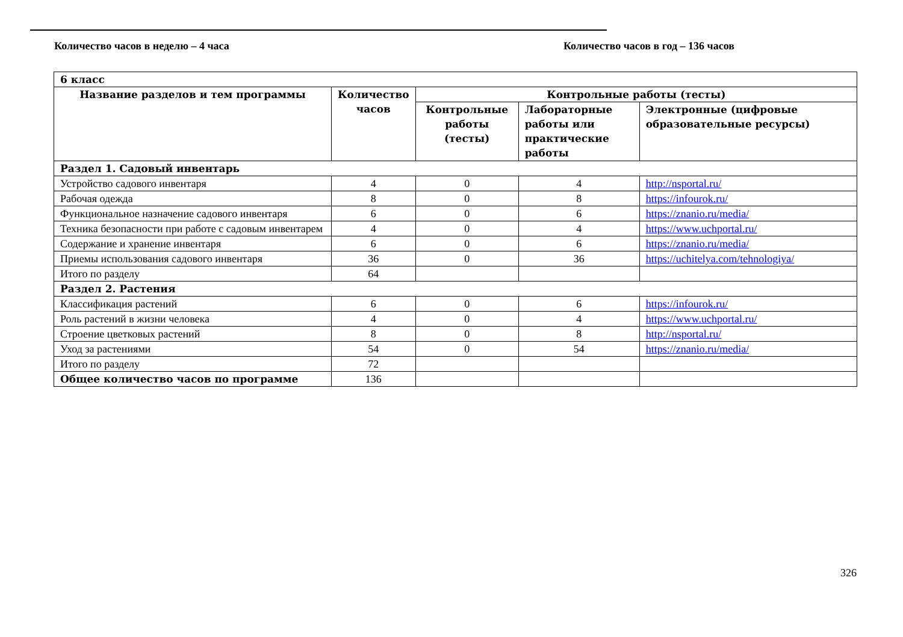Количество часов в неделю – 4 часа Количество часов в год – 136 часов
| 6 класс | | | | |
| Название разделов и тем программы | Количество часов | Контрольные работы (тесты) | | |
| | | Контрольные работы (тесты) | Лабораторные работы или практические работы | Электронные (цифровые образовательные ресурсы) |
| Раздел 1. Садовый инвентарь | | | | |
| Устройство садового инвентаря | 4 | 0 | 4 | http://nsportal.ru/ |
| Рабочая одежда | 8 | 0 | 8 | https://infourok.ru/ |
| Функциональное назначение садового инвентаря | 6 | 0 | 6 | https://znanio.ru/media/ |
| Техника безопасности при работе с садовым инвентарем | 4 | 0 | 4 | https://www.uchportal.ru/ |
| Содержание и хранение инвентаря | 6 | 0 | 6 | https://znanio.ru/media/ |
| Приемы использования садового инвентаря | 36 | 0 | 36 | https://uchitelya.com/tehnologiya/ |
| Итого по разделу | 64 | | | |
| Раздел 2. Растения | | | | |
| Классификация растений | 6 | 0 | 6 | https://infourok.ru/ |
| Роль растений в жизни человека | 4 | 0 | 4 | https://www.uchportal.ru/ |
| Строение цветковых растений | 8 | 0 | 8 | http://nsportal.ru/ |
| Уход за растениями | 54 | 0 | 54 | https://znanio.ru/media/ |
| Итого по разделу | 72 | | | |
| Общее количество часов по программе | 136 | | | |
326